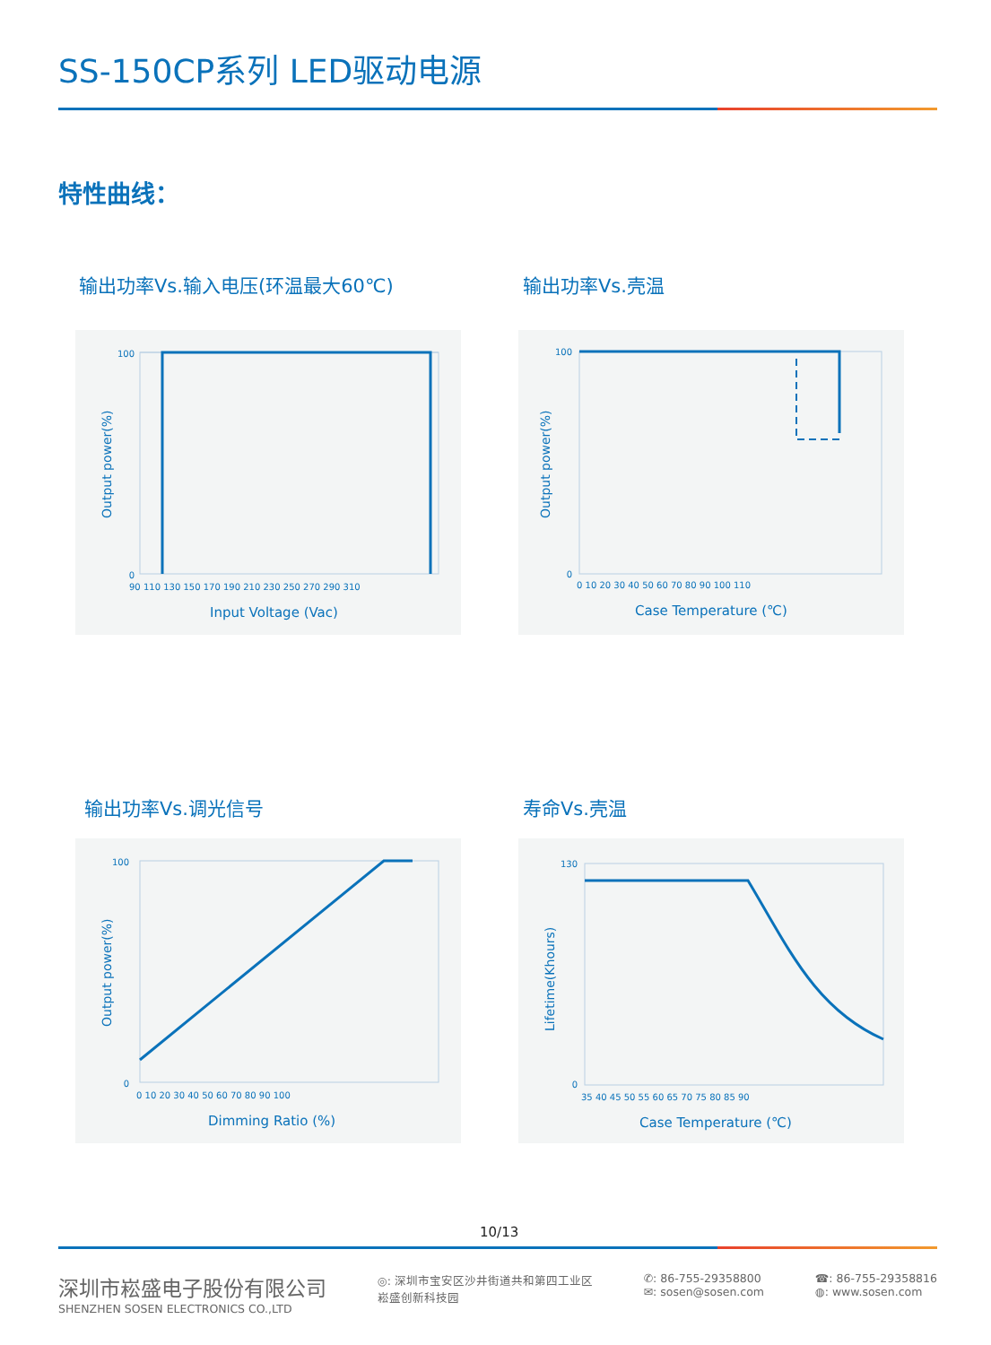SS-150CP系列 LED驱动电源
特性曲线：
输出功率Vs.输入电压(环温最大60℃) 输出功率Vs.壳温
100
0
90 110 130 150 170 190 210 230 250 270 290 310
Input Voltage (Vac)
Output power(%)
100
0
0 10 20 30 40 50 60 70 80 90 100 110
Case Temperature (℃)
Output power(%)
输出功率Vs.调光信号 寿命Vs.壳温
100
0
0 10 20 30 40 50 60 70 80 90 100
Dimming Ratio (%)
Output power(%)
130
0
35 40 45 50 55 60 65 70 75 80 85 90
Case Temperature (℃)
Lifetime(Khours)
10/13
深圳市崧盛电子股份有限公司
SHENZHEN SOSEN ELECTRONICS CO.,LTD
◎: 深圳市宝安区沙井街道共和第四工业区
崧盛创新科技园
✆: 86-755-29358800
✉: sosen@sosen.com
☎: 86-755-29358816
◍: www.sosen.com